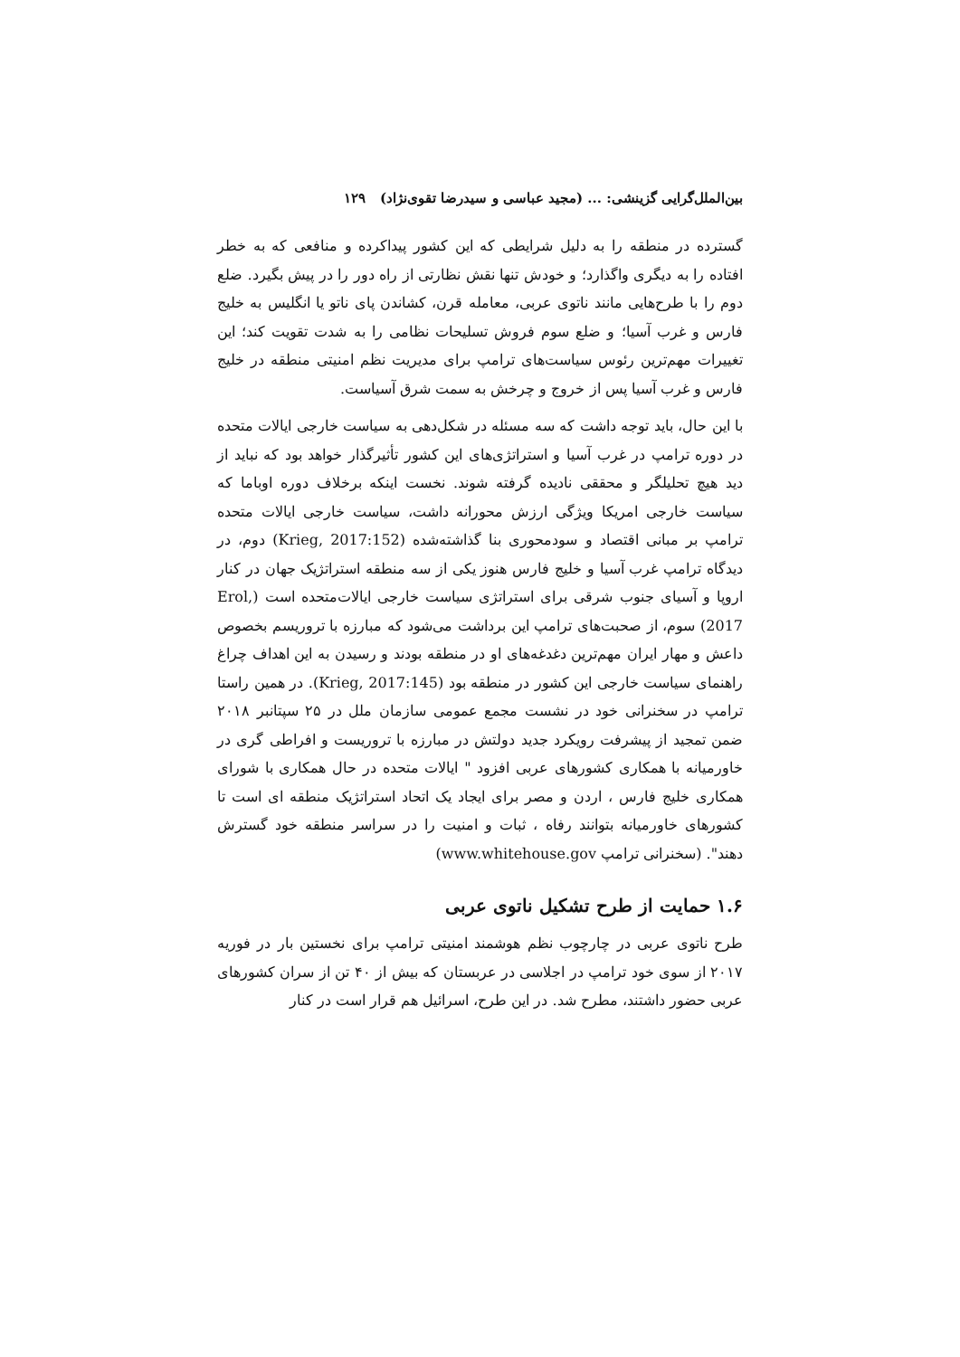بین‌الملل‌گرایی گزینشی: ... (مجید عباسی و سیدرضا تقوی‌نژاد) ۱۲۹
گسترده در منطقه را به دلیل شرایطی که این کشور پیداکرده و منافعی که به خطر افتاده را به دیگری واگذارد؛ و خودش تنها نقش نظارتی از راه دور را در پیش بگیرد. ضلع دوم را با طرح‌هایی مانند ناتوی عربی، معامله قرن، کشاندن پای ناتو یا انگلیس به خلیج فارس و غرب آسیا؛ و ضلع سوم فروش تسلیحات نظامی را به شدت تقویت کند؛ این تغییرات مهم‌ترین رئوس سیاست‌های ترامپ برای مدیریت نظم امنیتی منطقه در خلیج فارس و غرب آسیا پس از خروج و چرخش به سمت شرق آسیاست.
با این حال، باید توجه داشت که سه مسئله در شکل‌دهی به سیاست خارجی ایالات متحده در دوره ترامپ در غرب آسیا و استراتژی‌های این کشور تأثیرگذار خواهد بود که نباید از دید هیچ تحلیلگر و محققی نادیده گرفته شوند. نخست اینکه برخلاف دوره اوباما که سیاست خارجی امریکا ویژگی ارزش محورانه داشت، سیاست خارجی ایالات متحده ترامپ بر مبانی اقتصاد و سودمحوری بنا گذاشته‌شده (Krieg, 2017:152) دوم، در دیدگاه ترامپ غرب آسیا و خلیج فارس هنوز یکی از سه منطقه استراتژیک جهان در کنار اروپا و آسیای جنوب شرقی برای استراتژی سیاست خارجی ایالات‌متحده است (Erol, 2017) سوم، از صحبت‌های ترامپ این برداشت می‌شود که مبارزه با تروریسم بخصوص داعش و مهار ایران مهم‌ترین دغدغه‌های او در منطقه بودند و رسیدن به این اهداف چراغ راهنمای سیاست خارجی این کشور در منطقه بود (Krieg, 2017:145). در همین راستا ترامپ در سخنرانی خود در نشست مجمع عمومی سازمان ملل در ۲۵ سپتانبر ۲۰۱۸ ضمن تمجید از پیشرفت رویکرد جدید دولتش در مبارزه با تروریست و افراطی گری در خاورمیانه با همکاری کشورهای عربی افزود " ایالات متحده در حال همکاری با شورای همکاری خلیج فارس ، اردن و مصر برای ایجاد یک اتحاد استراتژیک منطقه ای است تا کشورهای خاورمیانه بتوانند رفاه ، ثبات و امنیت را در سراسر منطقه خود گسترش دهند". (سخنرانی ترامپ www.whitehouse.gov)
۱.۶ حمایت از طرح تشکیل ناتوی عربی
طرح ناتوی عربی در چارچوب نظم هوشمند امنیتی ترامپ برای نخستین بار در فوریه ۲۰۱۷ از سوی خود ترامپ در اجلاسی در عربستان که بیش از ۴۰ تن از سران کشورهای عربی حضور داشتند، مطرح شد. در این طرح، اسرائیل هم قرار است در کنار